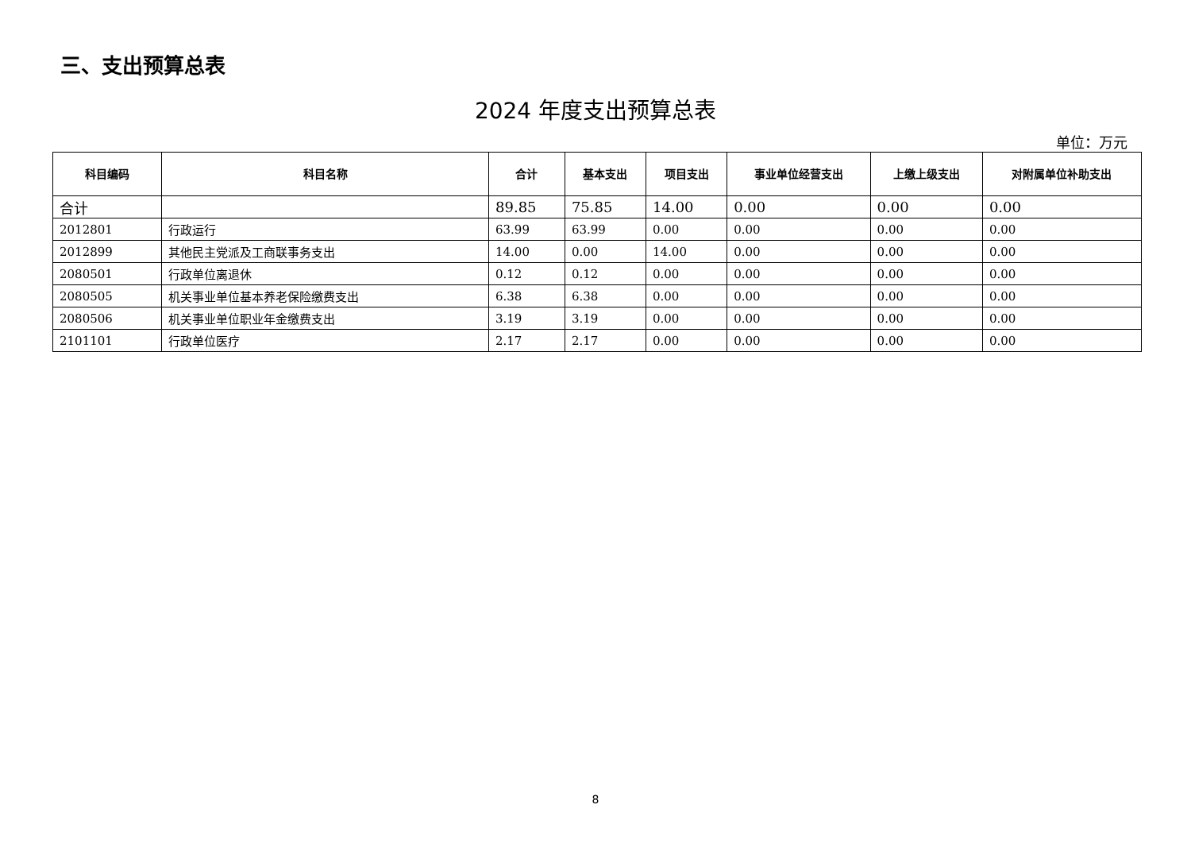三、支出预算总表
2024 年度支出预算总表
单位：万元
| 科目编码 | 科目名称 | 合计 | 基本支出 | 项目支出 | 事业单位经营支出 | 上缴上级支出 | 对附属单位补助支出 |
| --- | --- | --- | --- | --- | --- | --- | --- |
| 合计 | | 89.85 | 75.85 | 14.00 | 0.00 | 0.00 | 0.00 |
| 2012801 | 行政运行 | 63.99 | 63.99 | 0.00 | 0.00 | 0.00 | 0.00 |
| 2012899 | 其他民主党派及工商联事务支出 | 14.00 | 0.00 | 14.00 | 0.00 | 0.00 | 0.00 |
| 2080501 | 行政单位离退休 | 0.12 | 0.12 | 0.00 | 0.00 | 0.00 | 0.00 |
| 2080505 | 机关事业单位基本养老保险缴费支出 | 6.38 | 6.38 | 0.00 | 0.00 | 0.00 | 0.00 |
| 2080506 | 机关事业单位职业年金缴费支出 | 3.19 | 3.19 | 0.00 | 0.00 | 0.00 | 0.00 |
| 2101101 | 行政单位医疗 | 2.17 | 2.17 | 0.00 | 0.00 | 0.00 | 0.00 |
8